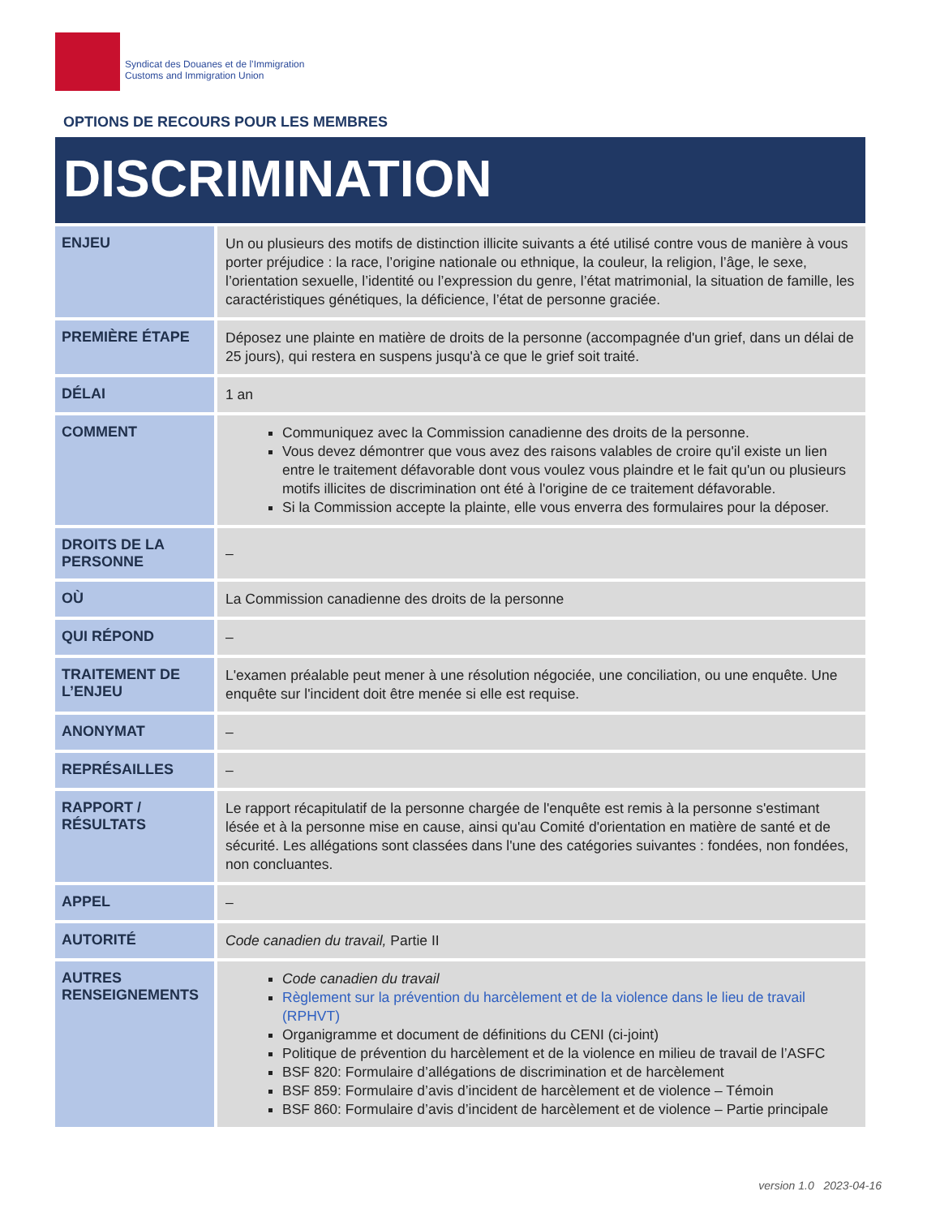Syndicat des Douanes et de l’Immigration
Customs and Immigration Union
OPTIONS DE RECOURS POUR LES MEMBRES
DISCRIMINATION
| ENJEU | Un ou plusieurs des motifs de distinction illicite suivants a été utilisé contre vous de manière à vous porter préjudice : la race, l’origine nationale ou ethnique, la couleur, la religion, l’âge, le sexe, l’orientation sexuelle, l’identité ou l’expression du genre, l’état matrimonial, la situation de famille, les caractéristiques génétiques, la déficience, l’état de personne graciée. |
| PREMIÈRE ÉTAPE | Déposez une plainte en matière de droits de la personne (accompagnée d'un grief, dans un délai de 25 jours), qui restera en suspens jusqu'à ce que le grief soit traité. |
| DÉLAI | 1 an |
| COMMENT | Communiquez avec la Commission canadienne des droits de la personne. Vous devez démontrer que vous avez des raisons valables de croire qu'il existe un lien entre le traitement défavorable dont vous voulez vous plaindre et le fait qu'un ou plusieurs motifs illicites de discrimination ont été à l'origine de ce traitement défavorable. Si la Commission accepte la plainte, elle vous enverra des formulaires pour la déposer. |
| DROITS DE LA PERSONNE | – |
| OÙ | La Commission canadienne des droits de la personne |
| QUI RÉPOND | – |
| TRAITEMENT DE L’ENJEU | L'examen préalable peut mener à une résolution négociée, une conciliation, ou une enquête. Une enquête sur l'incident doit être menée si elle est requise. |
| ANONYMAT | – |
| REPRÉSAILLES | – |
| RAPPORT / RÉSULTATS | Le rapport récapitulatif de la personne chargée de l'enquête est remis à la personne s'estimant lésée et à la personne mise en cause, ainsi qu'au Comité d'orientation en matière de santé et de sécurité. Les allégations sont classées dans l'une des catégories suivantes : fondées, non fondées, non concluantes. |
| APPEL | – |
| AUTORITÉ | Code canadien du travail, Partie II |
| AUTRES RENSEIGNEMENTS | Code canadien du travail Règlement sur la prévention du harcèlement et de la violence dans le lieu de travail (RPHVT) Organigramme et document de définitions du CENI (ci-joint) Politique de prévention du harcèlement et de la violence en milieu de travail de l’ASFC BSF 820: Formulaire d’allégations de discrimination et de harcèlement BSF 859: Formulaire d’avis d’incident de harcèlement et de violence – Témoin BSF 860: Formulaire d’avis d’incident de harcèlement et de violence – Partie principale |
version 1.0 2023-04-16